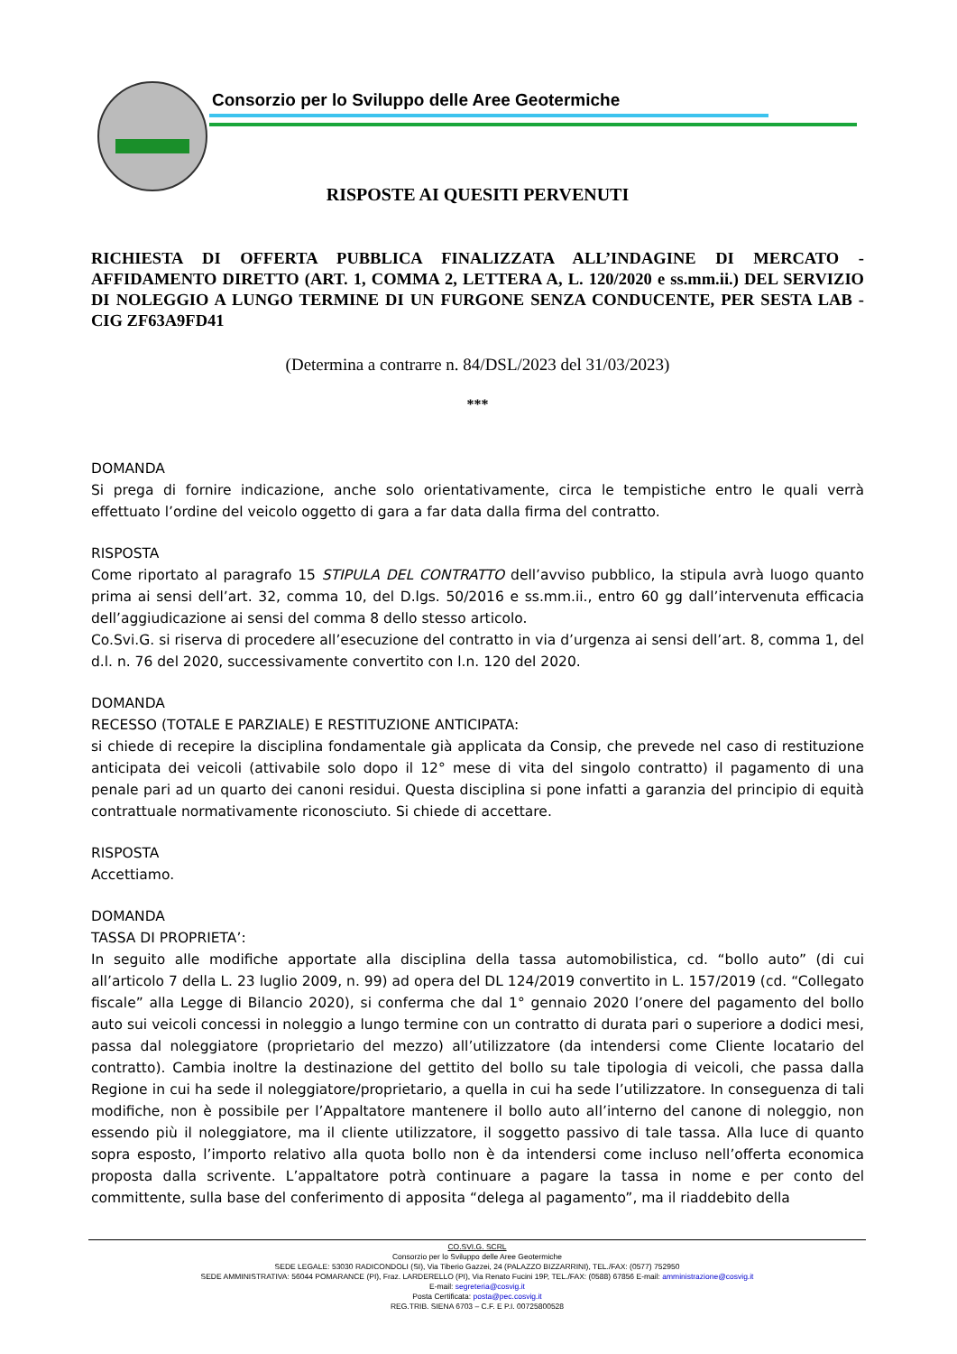Consorzio per lo Sviluppo delle Aree Geotermiche
RISPOSTE AI QUESITI PERVENUTI
RICHIESTA DI OFFERTA PUBBLICA FINALIZZATA ALL’INDAGINE DI MERCATO - AFFIDAMENTO DIRETTO (ART. 1, COMMA 2, LETTERA A, L. 120/2020 e ss.mm.ii.) DEL SERVIZIO DI NOLEGGIO A LUNGO TERMINE DI UN FURGONE SENZA CONDUCENTE, PER SESTA LAB - CIG ZF63A9FD41
(Determina a contrarre n. 84/DSL/2023 del 31/03/2023)
***
DOMANDA
Si prega di fornire indicazione, anche solo orientativamente, circa le tempistiche entro le quali verrà effettuato l’ordine del veicolo oggetto di gara a far data dalla firma del contratto.
RISPOSTA
Come riportato al paragrafo 15 STIPULA DEL CONTRATTO dell’avviso pubblico, la stipula avrà luogo quanto prima ai sensi dell’art. 32, comma 10, del D.lgs. 50/2016 e ss.mm.ii., entro 60 gg dall’intervenuta efficacia dell’aggiudicazione ai sensi del comma 8 dello stesso articolo.
Co.Svi.G. si riserva di procedere all’esecuzione del contratto in via d’urgenza ai sensi dell’art. 8, comma 1, del d.l. n. 76 del 2020, successivamente convertito con l.n. 120 del 2020.
DOMANDA
RECESSO (TOTALE E PARZIALE) E RESTITUZIONE ANTICIPATA:
si chiede di recepire la disciplina fondamentale già applicata da Consip, che prevede nel caso di restituzione anticipata dei veicoli (attivabile solo dopo il 12° mese di vita del singolo contratto) il pagamento di una penale pari ad un quarto dei canoni residui. Questa disciplina si pone infatti a garanzia del principio di equità contrattuale normativamente riconosciuto. Si chiede di accettare.
RISPOSTA
Accettiamo.
DOMANDA
TASSA DI PROPRIETA’:
In seguito alle modifiche apportate alla disciplina della tassa automobilistica, cd. “bollo auto” (di cui all’articolo 7 della L. 23 luglio 2009, n. 99) ad opera del DL 124/2019 convertito in L. 157/2019 (cd. “Collegato fiscale” alla Legge di Bilancio 2020), si conferma che dal 1° gennaio 2020 l’onere del pagamento del bollo auto sui veicoli concessi in noleggio a lungo termine con un contratto di durata pari o superiore a dodici mesi, passa dal noleggiatore (proprietario del mezzo) all’utilizzatore (da intendersi come Cliente locatario del contratto). Cambia inoltre la destinazione del gettito del bollo su tale tipologia di veicoli, che passa dalla Regione in cui ha sede il noleggiatore/proprietario, a quella in cui ha sede l’utilizzatore. In conseguenza di tali modifiche, non è possibile per l’Appaltatore mantenere il bollo auto all’interno del canone di noleggio, non essendo più il noleggiatore, ma il cliente utilizzatore, il soggetto passivo di tale tassa. Alla luce di quanto sopra esposto, l’importo relativo alla quota bollo non è da intendersi come incluso nell’offerta economica proposta dalla scrivente. L’appaltatore potrà continuare a pagare la tassa in nome e per conto del committente, sulla base del conferimento di apposita “delega al pagamento”, ma il riaddebito della
CO.SVI.G. SCRL
Consorzio per lo Sviluppo delle Aree Geotermiche
SEDE LEGALE: 53030 RADICONDOLI (SI), Via Tiberio Gazzei, 24 (PALAZZO BIZZARRINI), TEL./FAX: (0577) 752950
SEDE AMMINISTRATIVA: 56044 POMARANCE (PI), Fraz. LARDERELLO (PI), Via Renato Fucini 19P, TEL./FAX: (0588) 67856 E-mail: amministrazione@cosvig.it
E-mail: segreteria@cosvig.it
Posta Certificata: posta@pec.cosvig.it
REG.TRIB. SIENA 6703 – C.F. E P.I. 00725800528